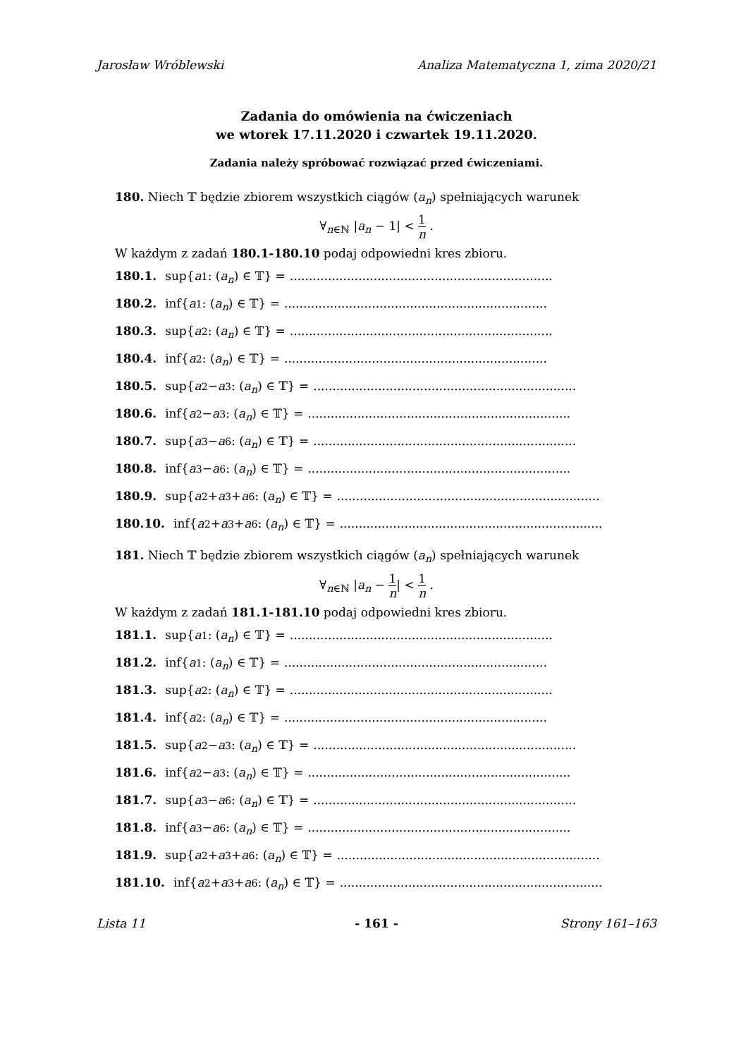Jarosław Wróblewski Analiza Matematyczna 1, zima 2020/21
Zadania do omówienia na ćwiczeniach
we wtorek 17.11.2020 i czwartek 19.11.2020.
Zadania należy spróbować rozwiązać przed ćwiczeniami.
180. Niech 𝕋 będzie zbiorem wszystkich ciągów (a<sub>n</sub>) spełniających warunek
∀<sub>n∈ℕ</sub> |a<sub>n</sub> − 1| < 1 n .
W każdym z zadań 180.1-180.10 podaj odpowiedni kres zbioru.
180.1. sup{ a<sub>1</sub> : (a<sub>n</sub>) ∈ 𝕋} = .....................................................................
180.2. inf{ a<sub>1</sub> : (a<sub>n</sub>) ∈ 𝕋} = .....................................................................
180.3. sup{ a<sub>2</sub> : (a<sub>n</sub>) ∈ 𝕋} = .....................................................................
180.4. inf{ a<sub>2</sub> : (a<sub>n</sub>) ∈ 𝕋} = .....................................................................
180.5. sup{ a<sub>2</sub> − a<sub>3</sub> : (a<sub>n</sub>) ∈ 𝕋} = .....................................................................
180.6. inf{ a<sub>2</sub> − a<sub>3</sub> : (a<sub>n</sub>) ∈ 𝕋} = .....................................................................
180.7. sup{ a<sub>3</sub> − a<sub>6</sub> : (a<sub>n</sub>) ∈ 𝕋} = .....................................................................
180.8. inf{ a<sub>3</sub> − a<sub>6</sub> : (a<sub>n</sub>) ∈ 𝕋} = .....................................................................
180.9. sup{ a<sub>2</sub> + a<sub>3</sub> + a<sub>6</sub> : (a<sub>n</sub>) ∈ 𝕋} = .....................................................................
180.10. inf{ a<sub>2</sub> + a<sub>3</sub> + a<sub>6</sub> : (a<sub>n</sub>) ∈ 𝕋} = .....................................................................
181. Niech 𝕋 będzie zbiorem wszystkich ciągów (a<sub>n</sub>) spełniających warunek
∀<sub>n∈ℕ</sub> |a<sub>n</sub> − 1 n| < 1 n .
W każdym z zadań 181.1-181.10 podaj odpowiedni kres zbioru.
181.1. sup{ a<sub>1</sub> : (a<sub>n</sub>) ∈ 𝕋} = .....................................................................
181.2. inf{ a<sub>1</sub> : (a<sub>n</sub>) ∈ 𝕋} = .....................................................................
181.3. sup{ a<sub>2</sub> : (a<sub>n</sub>) ∈ 𝕋} = .....................................................................
181.4. inf{ a<sub>2</sub> : (a<sub>n</sub>) ∈ 𝕋} = .....................................................................
181.5. sup{ a<sub>2</sub> − a<sub>3</sub> : (a<sub>n</sub>) ∈ 𝕋} = .....................................................................
181.6. inf{ a<sub>2</sub> − a<sub>3</sub> : (a<sub>n</sub>) ∈ 𝕋} = .....................................................................
181.7. sup{ a<sub>3</sub> − a<sub>6</sub> : (a<sub>n</sub>) ∈ 𝕋} = .....................................................................
181.8. inf{ a<sub>3</sub> − a<sub>6</sub> : (a<sub>n</sub>) ∈ 𝕋} = .....................................................................
181.9. sup{ a<sub>2</sub> + a<sub>3</sub> + a<sub>6</sub> : (a<sub>n</sub>) ∈ 𝕋} = .....................................................................
181.10. inf{ a<sub>2</sub> + a<sub>3</sub> + a<sub>6</sub> : (a<sub>n</sub>) ∈ 𝕋} = .....................................................................
Lista 11 - 161 - Strony 161–163